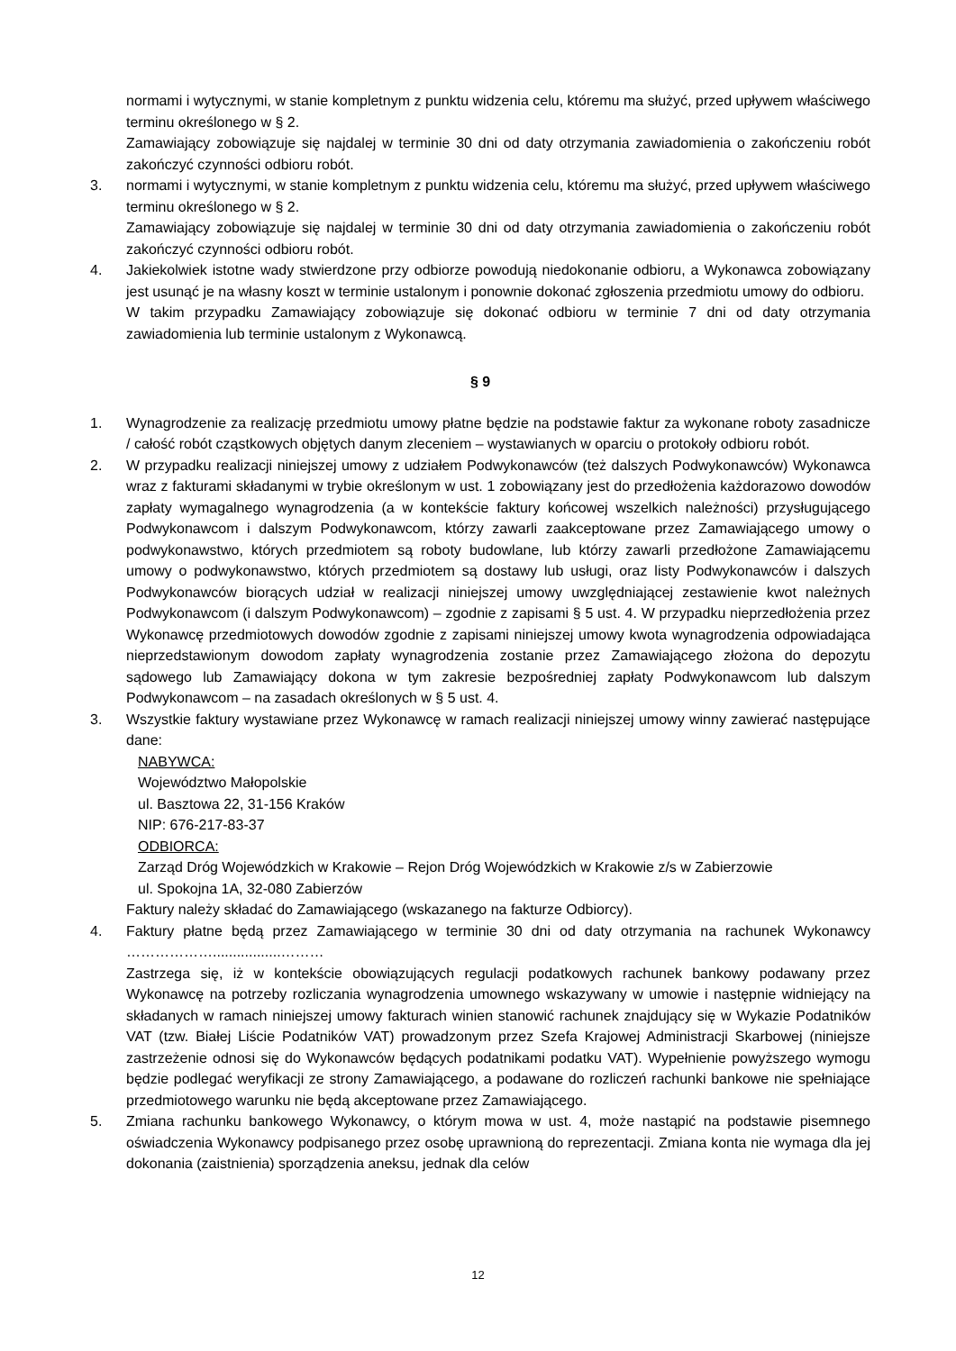normami i wytycznymi, w stanie kompletnym z punktu widzenia celu, któremu ma służyć, przed upływem właściwego terminu określonego w § 2.
Zamawiający zobowiązuje się najdalej w terminie 30 dni od daty otrzymania zawiadomienia o zakończeniu robót zakończyć czynności odbioru robót.
3. normami i wytycznymi, w stanie kompletnym z punktu widzenia celu, któremu ma służyć, przed upływem właściwego terminu określonego w § 2.
Zamawiający zobowiązuje się najdalej w terminie 30 dni od daty otrzymania zawiadomienia o zakończeniu robót zakończyć czynności odbioru robót.
4. Jakiekolwiek istotne wady stwierdzone przy odbiorze powodują niedokonanie odbioru, a Wykonawca zobowiązany jest usunąć je na własny koszt w terminie ustalonym i ponownie dokonać zgłoszenia przedmiotu umowy do odbioru.
W takim przypadku Zamawiający zobowiązuje się dokonać odbioru w terminie 7 dni od daty otrzymania zawiadomienia lub terminie ustalonym z Wykonawcą.
§ 9
1. Wynagrodzenie za realizację przedmiotu umowy płatne będzie na podstawie faktur za wykonane roboty zasadnicze / całość robót cząstkowych objętych danym zleceniem – wystawianych w oparciu o protokoły odbioru robót.
2. W przypadku realizacji niniejszej umowy z udziałem Podwykonawców (też dalszych Podwykonawców) Wykonawca wraz z fakturami składanymi w trybie określonym w ust. 1 zobowiązany jest do przedłożenia każdorazowo dowodów zapłaty wymagalnego wynagrodzenia (a w kontekście faktury końcowej wszelkich należności) przysługującego Podwykonawcom i dalszym Podwykonawcom, którzy zawarli zaakceptowane przez Zamawiającego umowy o podwykonawstwo, których przedmiotem są roboty budowlane, lub którzy zawarli przedłożone Zamawiającemu umowy o podwykonawstwo, których przedmiotem są dostawy lub usługi, oraz listy Podwykonawców i dalszych Podwykonawców biorących udział w realizacji niniejszej umowy uwzględniającej zestawienie kwot należnych Podwykonawcom (i dalszym Podwykonawcom) – zgodnie z zapisami § 5 ust. 4. W przypadku nieprzedłożenia przez Wykonawcę przedmiotowych dowodów zgodnie z zapisami niniejszej umowy kwota wynagrodzenia odpowiadająca nieprzedstawionym dowodom zapłaty wynagrodzenia zostanie przez Zamawiającego złożona do depozytu sądowego lub Zamawiający dokona w tym zakresie bezpośredniej zapłaty Podwykonawcom lub dalszym Podwykonawcom – na zasadach określonych w § 5 ust. 4.
3. Wszystkie faktury wystawiane przez Wykonawcę w ramach realizacji niniejszej umowy winny zawierać następujące dane:
NABYWCA:
Województwo Małopolskie
ul. Basztowa 22, 31-156 Kraków
NIP: 676-217-83-37
ODBIORCA:
Zarząd Dróg Wojewódzkich w Krakowie – Rejon Dróg Wojewódzkich w Krakowie z/s w Zabierzowie
ul. Spokojna 1A, 32-080 Zabierzów
Faktury należy składać do Zamawiającego (wskazanego na fakturze Odbiorcy).
4. Faktury płatne będą przez Zamawiającego w terminie 30 dni od daty otrzymania na rachunek Wykonawcy ……………….................………
Zastrzega się, iż w kontekście obowiązujących regulacji podatkowych rachunek bankowy podawany przez Wykonawcę na potrzeby rozliczania wynagrodzenia umownego wskazywany w umowie i następnie widniejący na składanych w ramach niniejszej umowy fakturach winien stanowić rachunek znajdujący się w Wykazie Podatników VAT (tzw. Białej Liście Podatników VAT) prowadzonym przez Szefa Krajowej Administracji Skarbowej (niniejsze zastrzeżenie odnosi się do Wykonawców będących podatnikami podatku VAT). Wypełnienie powyższego wymogu będzie podlegać weryfikacji ze strony Zamawiającego, a podawane do rozliczeń rachunki bankowe nie spełniające przedmiotowego warunku nie będą akceptowane przez Zamawiającego.
5. Zmiana rachunku bankowego Wykonawcy, o którym mowa w ust. 4, może nastąpić na podstawie pisemnego oświadczenia Wykonawcy podpisanego przez osobę uprawnioną do reprezentacji. Zmiana konta nie wymaga dla jej dokonania (zaistnienia) sporządzenia aneksu, jednak dla celów
12